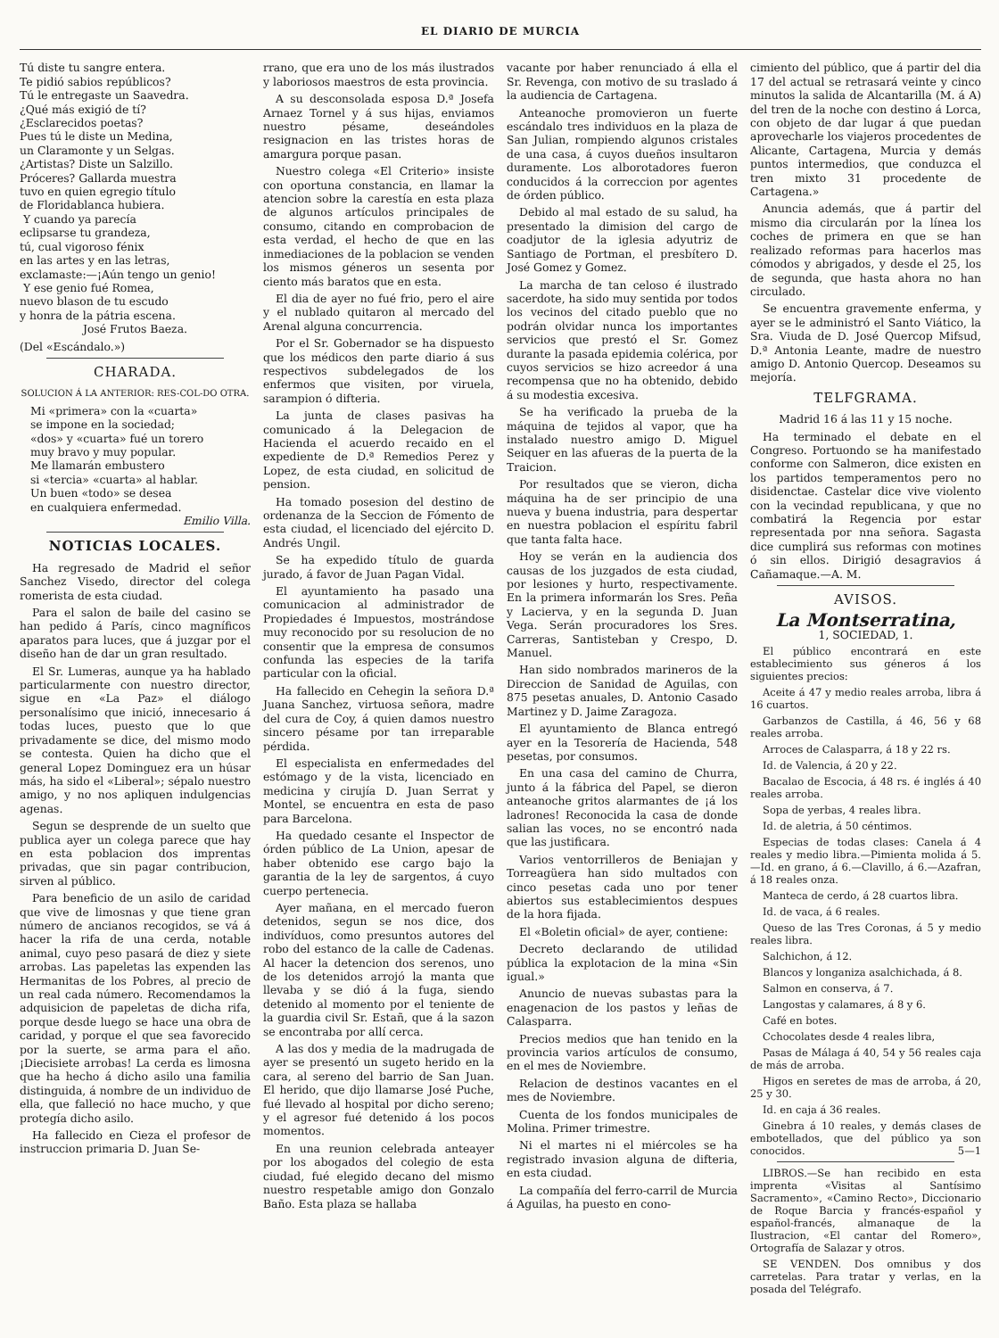EL DIARIO DE MURCIA
Tú diste tu sangre entera.
Te pidió sabios repúblicos?
Tú le entregaste un Saavedra.
¿Qué más exigió de tí?
¿Esclarecidos poetas?
Pues tú le diste un Medina,
un Claramonte y un Selgas.
¿Artistas? Diste un Salzillo.
Próceres? Gallarda muestra
tuvo en quien egregio título
de Floridablanca hubiera.
Y cuando ya parecía
eclipsarse tu grandeza,
tú, cual vigoroso fénix
en las artes y en las letras,
exclamaste:—¡Aún tengo un genio!
Y ese genio fué Romea,
nuevo blason de tu escudo
y honra de la pátria escena.
José Frutos Baeza.
(Del «Escándalo.»)
CHARADA.
SOLUCION Á LA ANTERIOR: RES-COL-DO OTRA.
Mi «primera» con la «cuarta»
se impone en la sociedad;
«dos» y «cuarta» fué un torero
muy bravo y muy popular.
Me llamarán embustero
si «tercia» «cuarta» al hablar.
Un buen «todo» se desea
en cualquiera enfermedad.
Emilio Villa.
NOTICIAS LOCALES.
Ha regresado de Madrid el señor Sanchez Visedo, director del colega romerista de esta ciudad.
Para el salon de baile del casino se han pedido á París, cinco magníficos aparatos para luces, que á juzgar por el diseño han de dar un gran resultado.
El Sr. Lumeras, aunque ya ha hablado particularmente con nuestro director, sigue en «La Paz» el diálogo personalísimo que inició, innecesario á todas luces, puesto que lo que privadamente se dice, del mismo modo se contesta. Quien ha dicho que el general Lopez Dominguez era un húsar más, ha sido el «Liberal»; sépalo nuestro amigo, y no nos apliquen indulgencias agenas.
Segun se desprende de un suelto que publica ayer un colega parece que hay en esta poblacion dos imprentas privadas, que sin pagar contribucion, sirven al público.
Para beneficio de un asilo de caridad que vive de limosnas y que tiene gran número de ancianos recogidos, se vá á hacer la rifa de una cerda, notable animal, cuyo peso pasará de diez y siete arrobas. Las papeletas las expenden las Hermanitas de los Pobres, al precio de un real cada número. Recomendamos la adquisicion de papeletas de dicha rifa, porque desde luego se hace una obra de caridad, y porque el que sea favorecido por la suerte, se arma para el año. ¡Diecisiete arrobas! La cerda es limosna que ha hecho á dicho asilo una familia distinguida, á nombre de un individuo de ella, que falleció no hace mucho, y que protegía dicho asilo.
Ha fallecido en Cieza el profesor de instruccion primaria D. Juan Se-
rrano, que era uno de los más ilustrados y laboriosos maestros de esta provincia.
A su desconsolada esposa D.ª Josefa Arnaez Tornel y á sus hijas, enviamos nuestro pésame, deseándoles resignacion en las tristes horas de amargura porque pasan.
Nuestro colega «El Criterio» insiste con oportuna constancia, en llamar la atencion sobre la carestía en esta plaza de algunos artículos principales de consumo, citando en comprobacion de esta verdad, el hecho de que en las inmediaciones de la poblacion se venden los mismos géneros un sesenta por ciento más baratos que en esta.
El dia de ayer no fué frio, pero el aire y el nublado quitaron al mercado del Arenal alguna concurrencia.
Por el Sr. Gobernador se ha dispuesto que los médicos den parte diario á sus respectivos subdelegados de los enfermos que visiten, por viruela, sarampion ó difteria.
La junta de clases pasivas ha comunicado á la Delegacion de Hacienda el acuerdo recaido en el expediente de D.ª Remedios Perez y Lopez, de esta ciudad, en solicitud de pension.
Ha tomado posesion del destino de ordenanza de la Seccion de Fómento de esta ciudad, el licenciado del ejército D. Andrés Ungil.
Se ha expedido título de guarda jurado, á favor de Juan Pagan Vidal.
El ayuntamiento ha pasado una comunicacion al administrador de Propiedades é Impuestos, mostrándose muy reconocido por su resolucion de no consentir que la empresa de consumos confunda las especies de la tarifa particular con la oficial.
Ha fallecido en Cehegin la señora D.ª Juana Sanchez, virtuosa señora, madre del cura de Coy, á quien damos nuestro sincero pésame por tan irreparable pérdida.
El especialista en enfermedades del estómago y de la vista, licenciado en medicina y cirujía D. Juan Serrat y Montel, se encuentra en esta de paso para Barcelona.
Ha quedado cesante el Inspector de órden público de La Union, apesar de haber obtenido ese cargo bajo la garantia de la ley de sargentos, á cuyo cuerpo pertenecia.
Ayer mañana, en el mercado fueron detenidos, segun se nos dice, dos indivíduos, como presuntos autores del robo del estanco de la calle de Cadenas. Al hacer la detencion dos serenos, uno de los detenidos arrojó la manta que llevaba y se dió á la fuga, siendo detenido al momento por el teniente de la guardia civil Sr. Estañ, que á la sazon se encontraba por allí cerca.
A las dos y media de la madrugada de ayer se presentó un sugeto herido en la cara, al sereno del barrio de San Juan. El herido, que dijo llamarse José Puche, fué llevado al hospital por dicho sereno; y el agresor fué detenido á los pocos momentos.
En una reunion celebrada anteayer por los abogados del colegio de esta ciudad, fué elegido decano del mismo nuestro respetable amigo don Gonzalo Baño. Esta plaza se hallaba
vacante por haber renunciado á ella el Sr. Revenga, con motivo de su traslado á la audiencia de Cartagena.
Anteanoche promovieron un fuerte escándalo tres individuos en la plaza de San Julian, rompiendo algunos cristales de una casa, á cuyos dueños insultaron duramente. Los alborotadores fueron conducidos á la correccion por agentes de órden público.
Debido al mal estado de su salud, ha presentado la dimision del cargo de coadjutor de la iglesia adyutriz de Santiago de Portman, el presbítero D. José Gomez y Gomez.
La marcha de tan celoso é ilustrado sacerdote, ha sido muy sentida por todos los vecinos del citado pueblo que no podrán olvidar nunca los importantes servicios que prestó el Sr. Gomez durante la pasada epidemia colérica, por cuyos servicios se hizo acreedor á una recompensa que no ha obtenido, debido á su modestia excesiva.
Se ha verificado la prueba de la máquina de tejidos al vapor, que ha instalado nuestro amigo D. Miguel Seiquer en las afueras de la puerta de la Traicion.
Por resultados que se vieron, dicha máquina ha de ser principio de una nueva y buena industria, para despertar en nuestra poblacion el espíritu fabril que tanta falta hace.
Hoy se verán en la audiencia dos causas de los juzgados de esta ciudad, por lesiones y hurto, respectivamente. En la primera informarán los Sres. Peña y Lacierva, y en la segunda D. Juan Vega. Serán procuradores los Sres. Carreras, Santisteban y Crespo, D. Manuel.
Han sido nombrados marineros de la Direccion de Sanidad de Aguilas, con 875 pesetas anuales, D. Antonio Casado Martinez y D. Jaime Zaragoza.
El ayuntamiento de Blanca entregó ayer en la Tesorería de Hacienda, 548 pesetas, por consumos.
En una casa del camino de Churra, junto á la fábrica del Papel, se dieron anteanoche gritos alarmantes de ¡á los ladrones! Reconocida la casa de donde salian las voces, no se encontró nada que las justificara.
Varios ventorrilleros de Beniajan y Torreagüera han sido multados con cinco pesetas cada uno por tener abiertos sus establecimientos despues de la hora fijada.
El «Boletin oficial» de ayer, contiene:
Decreto declarando de utilidad pública la explotacion de la mina «Sin igual.»
Anuncio de nuevas subastas para la enagenacion de los pastos y leñas de Calasparra.
Precios medios que han tenido en la provincia varios artículos de consumo, en el mes de Noviembre.
Relacion de destinos vacantes en el mes de Noviembre.
Cuenta de los fondos municipales de Molina. Primer trimestre.
Ni el martes ni el miércoles se ha registrado invasion alguna de difteria, en esta ciudad.
La compañía del ferro-carril de Murcia á Aguilas, ha puesto en cono-
cimiento del público, que á partir del dia 17 del actual se retrasará veinte y cinco minutos la salida de Alcantarilla (M. á A) del tren de la noche con destino á Lorca, con objeto de dar lugar á que puedan aprovecharle los viajeros procedentes de Alicante, Cartagena, Murcia y demás puntos intermedios, que conduzca el tren mixto 31 procedente de Cartagena.»
Anuncia además, que á partir del mismo dia circularán por la línea los coches de primera en que se han realizado reformas para hacerlos mas cómodos y abrigados, y desde el 25, los de segunda, que hasta ahora no han circulado.
Se encuentra gravemente enferma, y ayer se le administró el Santo Viático, la Sra. Viuda de D. José Quercop Mifsud, D.ª Antonia Leante, madre de nuestro amigo D. Antonio Quercop. Deseamos su mejoría.
TELFGRAMA.
Madrid 16 á las 11 y 15 noche.
Ha terminado el debate en el Congreso. Portuondo se ha manifestado conforme con Salmeron, dice existen en los partidos temperamentos pero no disidenctae. Castelar dice vive violento con la vecindad republicana, y que no combatirá la Regencia por estar representada por nna señora. Sagasta dice cumplirá sus reformas con motines ó sin ellos. Dirigió desagravios á Cañamaque.—A. M.
AVISOS.
La Montserratina,
1, SOCIEDAD, 1.
El público encontrará en este establecimiento sus géneros á los siguientes precios:
Aceite á 47 y medio reales arroba, libra á 16 cuartos.
Garbanzos de Castilla, á 46, 56 y 68 reales arroba.
Arroces de Calasparra, á 18 y 22 rs.
Id. de Valencia, á 20 y 22.
Bacalao de Escocia, á 48 rs. é inglés á 40 reales arroba.
Sopa de yerbas, 4 reales libra.
Id. de aletria, á 50 céntimos.
Especias de todas clases: Canela á 4 reales y medio libra.—Pimienta molida á 5.—Id. en grano, á 6.—Clavillo, á 6.—Azafran, á 18 reales onza.
Manteca de cerdo, á 28 cuartos libra.
Id. de vaca, á 6 reales.
Queso de las Tres Coronas, á 5 y medio reales libra.
Salchichon, á 12.
Blancos y longaniza asalchichada, á 8.
Salmon en conserva, á 7.
Langostas y calamares, á 8 y 6.
Café en botes.
Cchocolates desde 4 reales libra,
Pasas de Málaga á 40, 54 y 56 reales caja de más de arroba.
Higos en seretes de mas de arroba, á 20, 25 y 30.
Id. en caja á 36 reales.
Ginebra á 10 reales, y demás clases de embotellados, que del público ya son conocidos. 5—1
LIBROS.—Se han recibido en esta imprenta «Visitas al Santísimo Sacramento», «Camino Recto», Diccionario de Roque Barcia y francés-español y español-francés, almanaque de la Ilustracion, «El cantar del Romero», Ortografía de Salazar y otros.
SE VENDEN. Dos omnibus y dos carretelas. Para tratar y verlas, en la posada del Telégrafo.